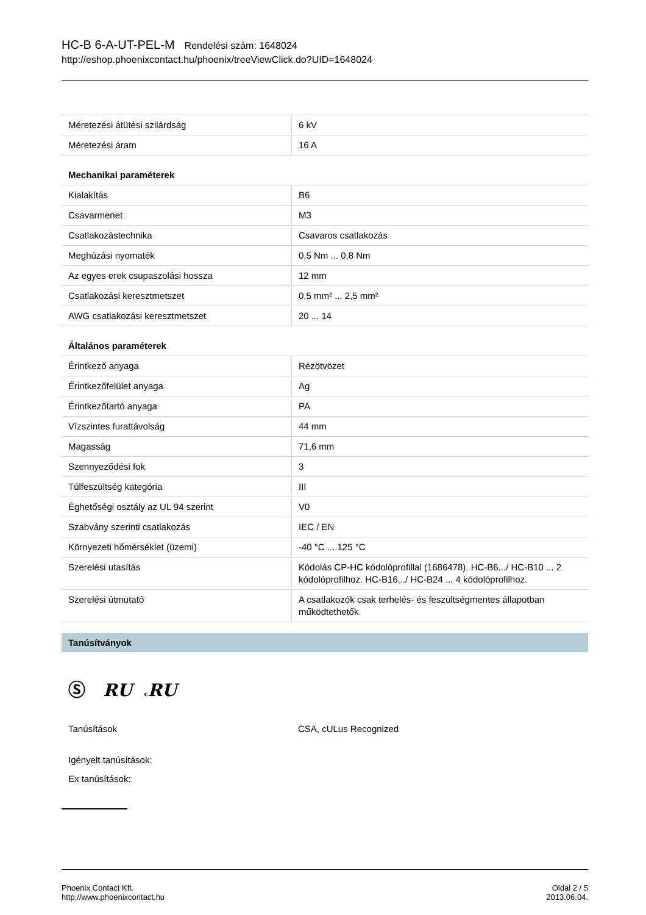HC-B 6-A-UT-PEL-M Rendelési szám: 1648024
http://eshop.phoenixcontact.hu/phoenix/treeViewClick.do?UID=1648024
| Méretezési átütési szilárdság | 6 kV |
| Méretezési áram | 16 A |
| Mechanikai paraméterek | |
| Kialakítás | B6 |
| Csavarmenet | M3 |
| Csatlakozástechnika | Csavaros csatlakozás |
| Meghúzási nyomaték | 0,5 Nm ... 0,8 Nm |
| Az egyes erek csupaszolási hossza | 12 mm |
| Csatlakozási keresztmetszet | 0,5 mm² ... 2,5 mm² |
| AWG csatlakozási keresztmetszet | 20 ... 14 |
| Általános paraméterek | |
| Érintkező anyaga | Rézötvözet |
| Érintkezőfelület anyaga | Ag |
| Érintkezőtartó anyaga | PA |
| Vízszintes furattávolság | 44 mm |
| Magasság | 71,6 mm |
| Szennyeződési fok | 3 |
| Túlfeszültség kategória | III |
| Éghetőségi osztály az UL 94 szerint | V0 |
| Szabvány szerinti csatlakozás | IEC / EN |
| Környezeti hőmérséklet (üzemi) | -40 °C ... 125 °C |
| Szerelési utasítás | Kódolás CP-HC kódolóprofillal (1686478). HC-B6.../ HC-B10 ... 2 kódolóprofilhoz. HC-B16.../ HC-B24 ... 4 kódolóprofilhoz. |
| Szerelési útmutató | A csatlakozók csak terhelés- és feszültségmentes állapotban működtethetők. |
Tanúsítványok
Ⓢ RU cRU
| Tanúsítások | CSA, cULus Recognized |
Igényelt tanúsítások:
Ex tanúsítások:
Phoenix Contact Kft.
http://www.phoenixcontact.hu
Oldal 2 / 5
2013.06.04.